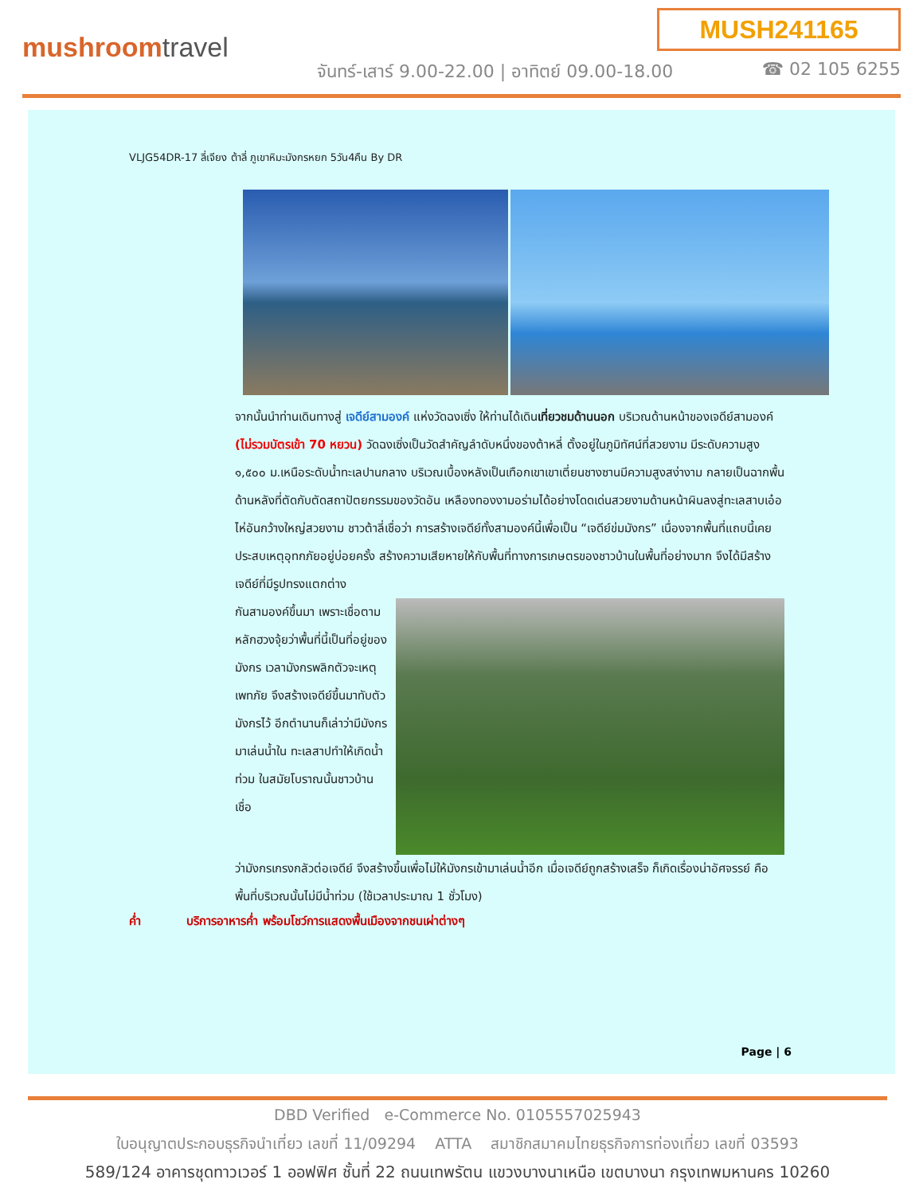MUSH241165
mushroomtravel
จันทร์-เสาร์ 9.00-22.00 | อาทิตย์ 09.00-18.00
☎ 02 105 6255
VLJG54DR-17 ลี่เจียง ต้าลี่ ภูเขาหิมะมังกรหยก 5วัน4คืน By DR
จากนั้นนำท่านเดินทางสู่ เจดีย์สามองค์ แห่งวัดฉงเซิ่ง ให้ท่านได้เดินเที่ยวชมด้านนอก บริเวณด้านหน้าของเจดีย์สามองค์ (ไม่รวมบัตรเข้า 70 หยวน) วัดฉงเซิ่งเป็นวัดสำคัญลำดับหนึ่งของต้าหลี่ ตั้งอยู่ในภูมิทัศน์ที่สวยงาม มีระดับความสูง ๑,๕๐๐ ม.เหนือระดับน้ำทะเลปานกลาง บริเวณเบื้องหลังเป็นเทือกเขาเขาเตี่ยนชางซานมีความสูงสง่างาม กลายเป็นฉากพื้นด้านหลังที่ตัดกับตัดสถาปัตยกรรมของวัดอัน เหลืองทองงามอร่ามได้อย่างโดดเด่นสวยงามด้านหน้าผินลงสู่ทะเลสาบเอ๋อไห่อันกว้างใหญ่สวยงาม ชาวต้าลี่เชื่อว่า การสร้างเจดีย์ทั้งสามองค์นี้เพื่อเป็น “เจดีย์ข่มมังกร” เนื่องจากพื้นที่แถบนี้เคยประสบเหตุอุทกภัยอยู่บ่อยครั้ง สร้างความเสียหายให้กับพื้นที่ทางการเกษตรของชาวบ้านในพื้นที่อย่างมาก จึงได้มีสร้างเจดีย์ที่มีรูปทรงแตกต่าง
กันสามองค์ขึ้นมา เพราะเชื่อตามหลักฮวงจุ้ยว่าพื้นที่นี้เป็นที่อยู่ของมังกร เวลามังกรพลิกตัวจะเหตุเพทภัย จึงสร้างเจดีย์ขึ้นมาทับตัวมังกรไว้ อีกตำนานก็เล่าว่ามีมังกรมาเล่นน้ำใน ทะเลสาปทำให้เกิดน้ำ ท่วม ในสมัยโบราณนั้นชาวบ้านเชื่อ
ว่ามังกรเกรงกลัวต่อเจดีย์ จึงสร้างขึ้นเพื่อไม่ให้มังกรเข้ามาเล่นน้ำอีก เมื่อเจดีย์ถูกสร้างเสร็จ ก็เกิดเรื่องน่าอัศจรรย์ คือ พื้นที่บริเวณนั้นไม่มีน้ำท่วม (ใช้เวลาประมาณ 1 ชั่วโมง)
ค่ำ บริการอาหารค่ำ พร้อมโชว์การแสดงพื้นเมืองจากชนเผ่าต่างๆ
Page | 6
DBD Verified e-Commerce No. 0105557025943
ใบอนุญาตประกอบธุรกิจนำเที่ยว เลขที่ 11/09294 ATTA สมาชิกสมาคมไทยธุรกิจการท่องเที่ยว เลขที่ 03593
589/124 อาคารชุดทาวเวอร์ 1 ออฟฟิศ ชั้นที่ 22 ถนนเทพรัตน แขวงบางนาเหนือ เขตบางนา กรุงเทพมหานคร 10260